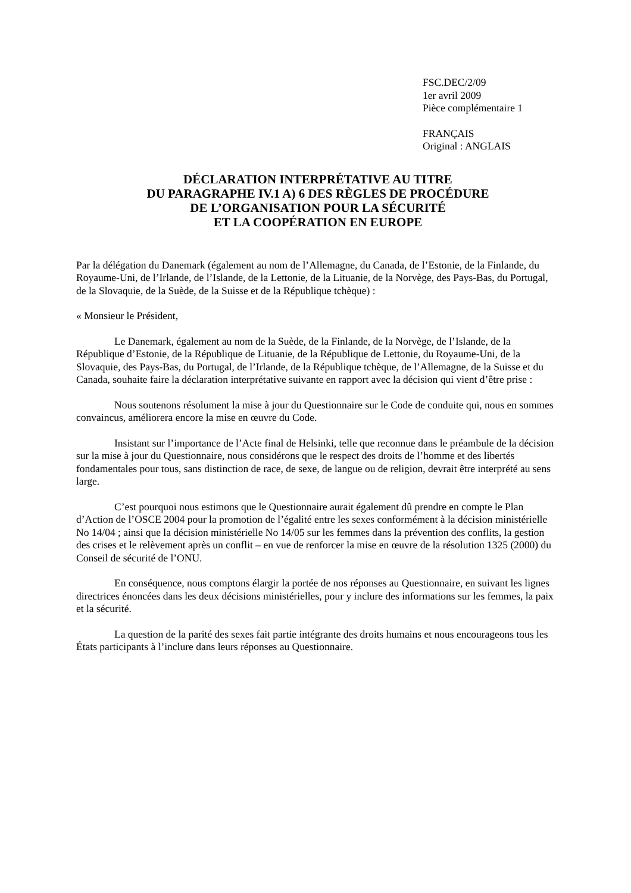FSC.DEC/2/09
1er avril 2009
Pièce complémentaire 1
FRANÇAIS
Original : ANGLAIS
DÉCLARATION INTERPRÉTATIVE AU TITRE
DU PARAGRAPHE IV.1 A) 6 DES RÈGLES DE PROCÉDURE
DE L’ORGANISATION POUR LA SÉCURITÉ
ET LA COOPÉRATION EN EUROPE
Par la délégation du Danemark (également au nom de l’Allemagne, du Canada, de l’Estonie, de la Finlande, du Royaume-Uni, de l’Irlande, de l’Islande, de la Lettonie, de la Lituanie, de la Norvège, des Pays-Bas, du Portugal, de la Slovaquie, de la Suède, de la Suisse et de la République tchèque) :
« Monsieur le Président,
Le Danemark, également au nom de la Suède, de la Finlande, de la Norvège, de l’Islande, de la République d’Estonie, de la République de Lituanie, de la République de Lettonie, du Royaume-Uni, de la Slovaquie, des Pays-Bas, du Portugal, de l’Irlande, de la République tchèque, de l’Allemagne, de la Suisse et du Canada, souhaite faire la déclaration interprétative suivante en rapport avec la décision qui vient d’être prise :
Nous soutenons résolument la mise à jour du Questionnaire sur le Code de conduite qui, nous en sommes convaincus, améliorera encore la mise en œuvre du Code.
Insistant sur l’importance de l’Acte final de Helsinki, telle que reconnue dans le préambule de la décision sur la mise à jour du Questionnaire, nous considérons que le respect des droits de l’homme et des libertés fondamentales pour tous, sans distinction de race, de sexe, de langue ou de religion, devrait être interprété au sens large.
C’est pourquoi nous estimons que le Questionnaire aurait également dû prendre en compte le Plan d’Action de l’OSCE 2004 pour la promotion de l’égalité entre les sexes conformément à la décision ministérielle No 14/04 ; ainsi que la décision ministérielle No 14/05 sur les femmes dans la prévention des conflits, la gestion des crises et le relèvement après un conflit – en vue de renforcer la mise en œuvre de la résolution 1325 (2000) du Conseil de sécurité de l’ONU.
En conséquence, nous comptons élargir la portée de nos réponses au Questionnaire, en suivant les lignes directrices énoncées dans les deux décisions ministérielles, pour y inclure des informations sur les femmes, la paix et la sécurité.
La question de la parité des sexes fait partie intégrante des droits humains et nous encourageons tous les États participants à l’inclure dans leurs réponses au Questionnaire.